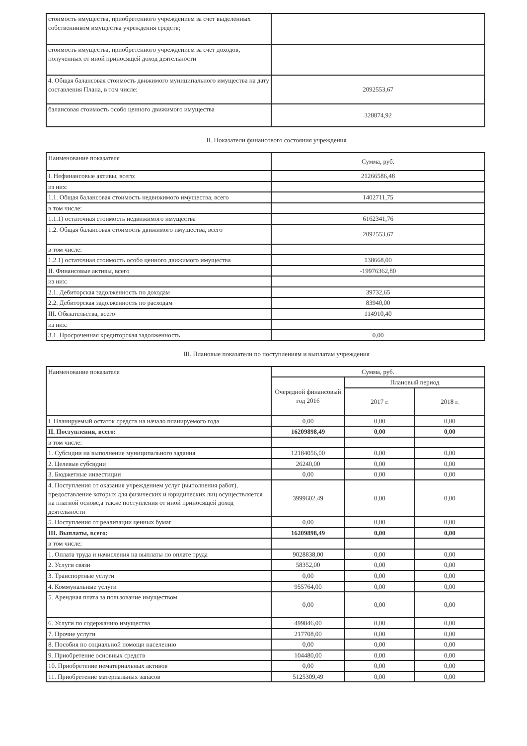| стоимость имущества, приобретенного учреждением за счет выделенных собственником имущества учреждения средств; | |
| стоимость имущества, приобретенного учреждением за счет доходов, полученных от иной приносящей доход деятельности | |
| 4. Общая балансовая стоимость движимого муниципального имущества на дату составления Плана, в том числе: | 2092553,67 |
| балансовая стоимость особо ценного движимого имущества | 328874,92 |
II. Показатели финансового состояния учреждения
| Наименование показателя | Сумма, руб. |
| I. Нефинансовые активы, всего: | 21266586,48 |
| из них: | |
| 1.1. Общая балансовая стоимость недвижимого имущества, всего | 1402711,75 |
| в том числе: | |
| 1.1.1) остаточная стоимость недвижимого имущества | 6162341,76 |
| 1.2. Общая балансовая стоимость движимого имущества, всего | 2092553,67 |
| в том числе: | |
| 1.2.1) остаточная стоимость особо ценного движимого имущества | 138668,00 |
| II. Финансовые активы, всего | -19976362,80 |
| из них: | |
| 2.1. Дебиторская задолженность по доходам | 39732,65 |
| 2.2. Дебиторская задолженность по расходам | 83940,00 |
| III. Обязательства, всего | 114910,40 |
| из них: | |
| 3.1. Просроченная кредиторская задолженность | 0,00 |
III. Плановые показатели по поступлениям и выплатам учреждения
| Наименование показателя | Сумма, руб. | | |
| --- | --- | --- | --- |
| | Очередной финансовый год 2016 | Плановый период | |
| | | 2017 г. | 2018 г. |
| I. Планируемый остаток средств на начало планируемого года | 0,00 | 0,00 | 0,00 |
| II. Поступления, всего: | 16209898,49 | 0,00 | 0,00 |
| в том числе: | | | |
| 1. Субсидии на выполнение муниципального задания | 12184056,00 | 0,00 | 0,00 |
| 2. Целевые субсидии | 26240,00 | 0,00 | 0,00 |
| 3. Бюджетные инвестиции | 0,00 | 0,00 | 0,00 |
| 4. Поступления от оказания учреждением услуг (выполнения работ), предоставление которых для физических и юридических лиц осуществляется на платной основе,а также поступления от иной приносящей доход деятельности | 3999602,49 | 0,00 | 0,00 |
| 5. Поступления от реализации ценных бумаг | 0,00 | 0,00 | 0,00 |
| III. Выплаты, всего: | 16209898,49 | 0,00 | 0,00 |
| в том числе: | | | |
| 1. Оплата труда и начисления на выплаты по оплате труда | 9028838,00 | 0,00 | 0,00 |
| 2. Услуги связи | 58352,00 | 0,00 | 0,00 |
| 3. Транспортные услуги | 0,00 | 0,00 | 0,00 |
| 4. Коммунальные услуги | 955764,00 | 0,00 | 0,00 |
| 5. Арендная плата за пользование имуществом | 0,00 | 0,00 | 0,00 |
| 6. Услуги по содержанию имущества | 499846,00 | 0,00 | 0,00 |
| 7. Прочие услуги | 217708,00 | 0,00 | 0,00 |
| 8. Пособия по социальной помощи населению | 0,00 | 0,00 | 0,00 |
| 9. Приобретение основных средств | 104480,00 | 0,00 | 0,00 |
| 10. Приобретение нематериальных активов | 0,00 | 0,00 | 0,00 |
| 11. Приобретение материальных запасов | 5125309,49 | 0,00 | 0,00 |